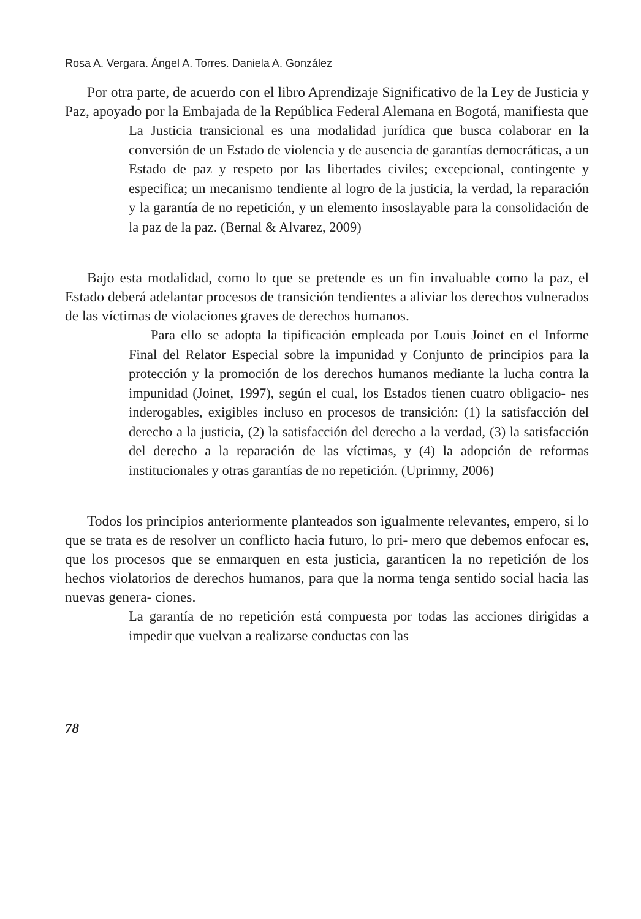Rosa A. Vergara. Ángel A. Torres. Daniela A. González
Por otra parte, de acuerdo con el libro Aprendizaje Significativo de la Ley de Justicia y Paz, apoyado por la Embajada de la República Federal Alemana en Bogotá, manifiesta que
La Justicia transicional es una modalidad jurídica que busca colaborar en la conversión de un Estado de violencia y de ausencia de garantías democráticas, a un Estado de paz y respeto por las libertades civiles; excepcional, contingente y especifica; un mecanismo tendiente al logro de la justicia, la verdad, la reparación y la garantía de no repetición, y un elemento insoslayable para la consolidación de la paz de la paz. (Bernal & Alvarez, 2009)
Bajo esta modalidad, como lo que se pretende es un fin invaluable como la paz, el Estado deberá adelantar procesos de transición tendientes a aliviar los derechos vulnerados de las víctimas de violaciones graves de derechos humanos.
Para ello se adopta la tipificación empleada por Louis Joinet en el Informe Final del Relator Especial sobre la impunidad y Conjunto de principios para la protección y la promoción de los derechos humanos mediante la lucha contra la impunidad (Joinet, 1997), según el cual, los Estados tienen cuatro obligacio- nes inderogables, exigibles incluso en procesos de transición: (1) la satisfacción del derecho a la justicia, (2) la satisfacción del derecho a la verdad, (3) la satisfacción del derecho a la reparación de las víctimas, y (4) la adopción de reformas institucionales y otras garantías de no repetición. (Uprimny, 2006)
Todos los principios anteriormente planteados son igualmente relevantes, empero, si lo que se trata es de resolver un conflicto hacia futuro, lo pri- mero que debemos enfocar es, que los procesos que se enmarquen en esta justicia, garanticen la no repetición de los hechos violatorios de derechos humanos, para que la norma tenga sentido social hacia las nuevas genera- ciones.
La garantía de no repetición está compuesta por todas las acciones dirigidas a impedir que vuelvan a realizarse conductas con las
78